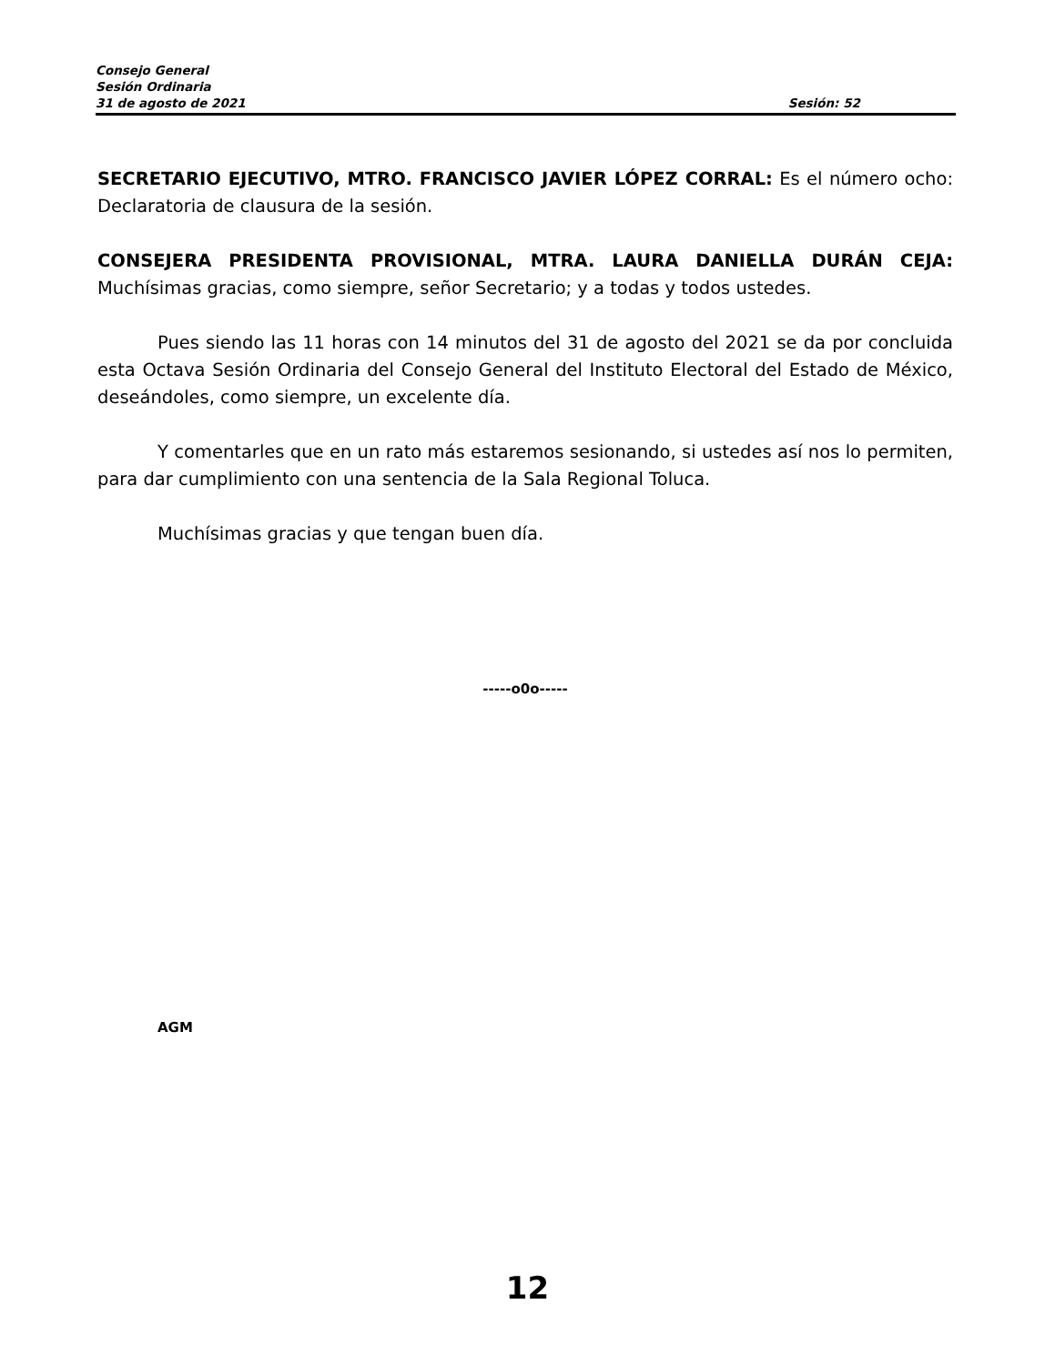Consejo General
Sesión Ordinaria
31 de agosto de 2021 Sesión: 52
SECRETARIO EJECUTIVO, MTRO. FRANCISCO JAVIER LÓPEZ CORRAL: Es el número ocho: Declaratoria de clausura de la sesión.
CONSEJERA PRESIDENTA PROVISIONAL, MTRA. LAURA DANIELLA DURÁN CEJA: Muchísimas gracias, como siempre, señor Secretario; y a todas y todos ustedes.
Pues siendo las 11 horas con 14 minutos del 31 de agosto del 2021 se da por concluida esta Octava Sesión Ordinaria del Consejo General del Instituto Electoral del Estado de México, deseándoles, como siempre, un excelente día.
Y comentarles que en un rato más estaremos sesionando, si ustedes así nos lo permiten, para dar cumplimiento con una sentencia de la Sala Regional Toluca.
Muchísimas gracias y que tengan buen día.
-----o0o-----
AGM
12